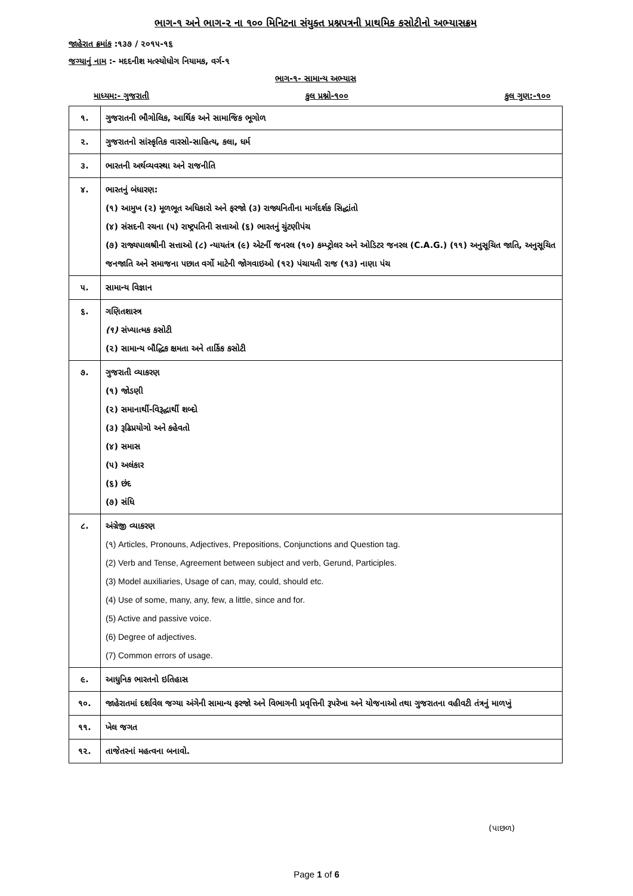ભાગ-૧ અને ભાગ-૨ ના ૧૦૦ મિનિટના સંયુક્ત પ્રશ્નપત્રની પ્રાથમિક કસોટીનો અભ્યાસક્રમ
જાહેરાત ક્રમાંક :૧૩૭ / ૨૦૧૫-૧૬
જગ્યાનું નામ :- મદદનીશ મત્સ્યોધોગ નિયામક, વર્ગ-૧
ભાગ-૧- સામાન્ય અભ્યાસ
માધ્યમ:- ગુજરાતી કુલ પ્રશ્નો-૧૦૦ કુલ ગુણ:-૧૦૦
| ૧. | ગુજરાતની ભૌગોલિક, આર્થિક અને સામાજિક ભૂગોળ |
| ૨. | ગુજરાતનો સાંસ્કૃતિક વારસો-સાહિત્ય, કલા, ધર્મ |
| ૩. | ભારતની અર્થવ્યવસ્થા અને રાજનીતિ |
| ૪. | ભારતનું બંધારણ: (૧) આમુખ (૨) મૂળભૂત અધિકારો અને ફરજો (૩) રાજ્યનિતીના માર્ગદર્શક સિદ્ધાંતો (૪) સંસદની રચના (૫) રાષ્ટ્રપતિની સત્તાઓ (૬) ભારતનું ચુંટણીપંચ (૭) રાજ્યપાલશ્રીની સત્તાઓ (૮) ન્યાયતંત્ર (૯) એટર્ની જનરલ (૧૦) કમ્પ્ટ્રોલર અને ઓડિટર જનરલ (C.A.G.) (૧૧) અનુસૂચિત જાતિ, અનુસૂચિત જનજાતિ અને સમાજના પછાત વર્ગો માટેની જોગવાઇઓ (૧૨) પંચાયતી રાજ (૧૩) નાણા પંચ |
| ૫. | સામાન્ય વિજ્ઞાન |
| ૬. | ગણિતશાસ્ત્ર (૧) સંખ્યાત્મક કસોટી (૨) સામાન્ય બૌદ્ધિક ક્ષમતા અને તાર્કિક કસોટી |
| ૭. | ગુજરાતી વ્યાકરણ (૧) જોડણી (૨) સમાનાર્થી-વિરૂદ્ધાર્થી શબ્દો (૩) રૂઢિપ્રયોગો અને કહેવતો (૪) સમાસ (૫) અલંકાર (૬) છંદ (૭) સંધિ |
| ૮. | અંગ્રેજી વ્યાકરણ (૧) Articles, Pronouns, Adjectives, Prepositions, Conjunctions and Question tag. (2) Verb and Tense, Agreement between subject and verb, Gerund, Participles. (3) Model auxiliaries, Usage of can, may, could, should etc. (4) Use of some, many, any, few, a little, since and for. (5) Active and passive voice. (6) Degree of adjectives. (7) Common errors of usage. |
| ૯. | આધુનિક ભારતનો ઇતિહાસ |
| ૧૦. | જાહેરાતમાં દર્શાવેલ જગ્યા અંગેની સામાન્ય ફરજો અને વિભાગની પ્રવૃત્તિની રૂપરેખા અને યોજનાઓ તથા ગુજરાતના વહીવટી તંત્રનું માળખું |
| ૧૧. | ખેલ જગત |
| ૧૨. | તાજેતરનાં મહત્વના બનાવો. |
(પાછળ)
Page 1 of 6